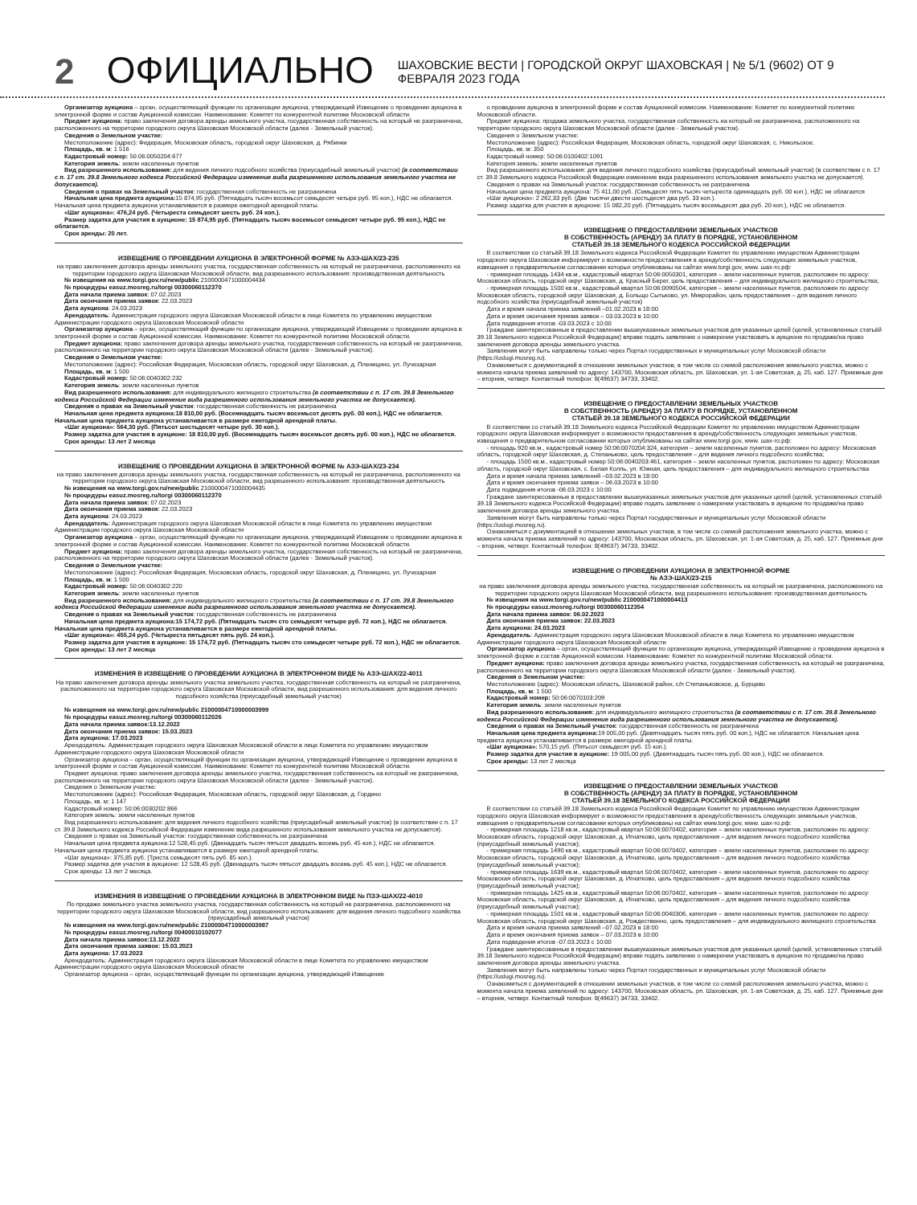2
ОФИЦИАЛЬНО
ШАХОВСКИЕ ВЕСТИ | ГОРОДСКОЙ ОКРУГ ШАХОВСКАЯ | № 5/1 (9602) ОТ 9 ФЕВРАЛЯ 2023 ГОДА
Организатор аукциона – орган, осуществляющий функции по организации аукциона, утверждающий Извещение о проведении аукциона в электронной форме и состав Аукционной комиссии. Наименование: Комитет по конкурентной политике Московской области.
Предмет аукциона: право заключения договора аренды земельного участка, государственная собственность на который не разграничена, расположенного на территории городского округа Шаховская Московской области (далее - Земельный участок).
Сведения о Земельном участке:
Местоположение (адрес): Федерация, Московская область, городской округ Шаховская, д. Рябинки
Площадь, кв. м: 1 516
Кадастровый номер: 50:06:0050204:677
Категория земель: земли населенных пунктов
Вид разрешенного использования: для ведения личного подсобного хозяйства (приусадебный земельный участок) (в соответствии с п. 17 ст. 39.8 Земельного кодекса Российской Федерации изменение вида разрешенного использования земельного участка не допускается).
Сведения о правах на Земельный участок: государственная собственность не разграничена
Начальная цена предмета аукциона: 15 874,95 руб. (Пятнадцать тысяч восемьсот семьдесят четыре руб. 95 коп.), НДС не облагается. Начальная цена предмета аукциона устанавливается в размере ежегодной арендной платы.
«Шаг аукциона»: 476,24 руб. (Четыреста семьдесят шесть руб. 24 коп.).
Размер задатка для участия в аукционе: 15 874,95 руб. (Пятнадцать тысяч восемьсот семьдесят четыре руб. 95 коп.), НДС не облагается.
Срок аренды: 20 лет.
ИЗВЕЩЕНИЕ О ПРОВЕДЕНИИ АУКЦИОНА В ЭЛЕКТРОННОЙ ФОРМЕ № АЗЭ-ШАХ/23-235
на право заключения договора аренды земельного участка, государственная собственность на который не разграничена, расположенного на территории городского округа Шаховская Московской области, вид разрешенного использования: производственная деятельность
№ извещения на www.torgi.gov.ru/new/public 2100000471000004434
№ процедуры easuz.mosreg.ru/torgi 00300060112370
Дата начала приема заявок: 07.02.2023
Дата окончания приема заявок: 22.03.2023
Дата аукциона: 24.03.2023
Арендодатель: Администрация городского округа Шаховская Московской области в лице Комитета по управлению имуществом Администрации городского округа Шаховская Московской области
Организатор аукциона – орган, осуществляющий функции по организации аукциона, утверждающий Извещение о проведении аукциона в электронной форме и состав Аукционной комиссии. Наименование: Комитет по конкурентной политике Московской области.
Предмет аукциона: право заключения договора аренды земельного участка, государственная собственность на который не разграничена, расположенного на территории городского округа Шаховская Московской области (далее - Земельный участок).
Сведения о Земельном участке:
Местоположение (адрес): Российская Федерация, Московская область, городской округ Шаховская, д. Пленицино, ул. Лучезарная
Площадь, кв. м: 1 500
Кадастровый номер: 50:06:0040302:232
Категория земель: земли населенных пунктов
Вид разрешенного использования: для индивидуального жилищного строительства (в соответствии с п. 17 ст. 39.8 Земельного кодекса Российской Федерации изменение вида разрешенного использования земельного участка не допускается).
Сведения о правах на Земельный участок: государственная собственность не разграничена
Начальная цена предмета аукциона:18 810,00 руб. (Восемнадцать тысяч восемьсот десять руб. 00 коп.), НДС не облагается. Начальная цена предмета аукциона устанавливается в размере ежегодной арендной платы.
«Шаг аукциона»: 564,30 руб. (Пятьсот шестьдесят четыре руб. 30 коп.).
Размер задатка для участия в аукционе: 18 810,00 руб. (Восемнадцать тысяч восемьсот десять руб. 00 коп.), НДС не облагается.
Срок аренды: 13 лет 2 месяца
ИЗВЕЩЕНИЕ О ПРОВЕДЕНИИ АУКЦИОНА В ЭЛЕКТРОННОЙ ФОРМЕ № АЗЭ-ШАХ/23-234
на право заключения договора аренды земельного участка, государственная собственность на который не разграничена, расположенного на территории городского округа Шаховская Московской области, вид разрешенного использования: производственная деятельность
№ извещения на www.torgi.gov.ru/new/public 2100000471000004435
№ процедуры easuz.mosreg.ru/torgi 00300060112370
Дата начала приема заявок: 07.02.2023
Дата окончания приема заявок: 22.03.2023
Дата аукциона: 24.03.2023
Арендодатель: Администрация городского округа Шаховская Московской области в лице Комитета по управлению имуществом Администрации городского округа Шаховская Московской области
Организатор аукциона – орган, осуществляющий функции по организации аукциона, утверждающий Извещение о проведении аукциона в электронной форме и состав Аукционной комиссии. Наименование: Комитет по конкурентной политике Московской области.
Предмет аукциона: право заключения договора аренды земельного участка, государственная собственность на который не разграничена, расположенного на территории городского округа Шаховская Московской области (далее - Земельный участок).
Сведения о Земельном участке:
Местоположение (адрес): Российская Федерация, Московская область, городской округ Шаховская, д. Пленицино, ул. Лучезарная
Площадь, кв. м: 1 500
Кадастровый номер: 50:06:0040302:220
Категория земель: земли населенных пунктов
Вид разрешенного использования: для индивидуального жилищного строительства (в соответствии с п. 17 ст. 39.8 Земельного кодекса Российской Федерации изменение вида разрешенного использования земельного участка не допускается).
Сведения о правах на Земельный участок: государственная собственность не разграничена
Начальная цена предмета аукциона:15 174,72 руб. (Пятнадцать тысяч сто семьдесят четыре руб. 72 коп.), НДС не облагается. Начальная цена предмета аукциона устанавливается в размере ежегодной арендной платы.
«Шаг аукциона»: 455,24 руб. (Четыреста пятьдесят пять руб. 24 коп.).
Размер задатка для участия в аукционе: 15 174,72 руб. (Пятнадцать тысяч сто семьдесят четыре руб. 72 коп.), НДС не облагается.
Срок аренды: 13 лет 2 месяца
ИЗМЕНЕНИЯ В ИЗВЕЩЕНИЕ О ПРОВЕДЕНИИ АУКЦИОНА В ЭЛЕКТРОННОМ ВИДЕ № АЗЭ-ШАХ/22-4011
На право заключения договора аренды земельного участка земельного участка, государственная собственность на который не разграничена, расположенного на территории городского округа Шаховская Московской области, вид разрешенного использования: для ведения личного подсобного хозяйства (приусадебный земельный участок)
№ извещения на www.torgi.gov.ru/new/public 21000004710000003999
№ процедуры easuz.mosreg.ru/torgi 00300060112026
Дата начала приема заявок:13.12.2022
Дата окончания приема заявок: 15.03.2023
Дата аукциона: 17.03.2023
Арендодатель: Администрация городского округа Шаховская Московской области в лице Комитета по управлению имуществом Администрации городского округа Шаховская Московской области
Организатор аукциона – орган, осуществляющий функции по организации аукциона, утверждающий Извещение о проведении аукциона в электронной форме и состав Аукционной комиссии. Наименование: Комитет по конкурентной политике Московской области.
Предмет аукциона: право заключения договора аренды земельного участка, государственная собственность на который не разграничена, расположенного на территории городского округа Шаховская Московской области (далее - Земельный участок).
Сведения о Земельном участке:
Местоположение (адрес): Российская Федерация, Московская область, городской округ Шаховская, д. Гордино
Площадь, кв. м: 1 147
Кадастровый номер: 50:06:0030202:866
Категория земель: земли населенных пунктов
Вид разрешенного использования: для ведения личного подсобного хозяйства (приусадебный земельный участок) (в соответствии с п. 17 ст. 39.8 Земельного кодекса Российской Федерации изменение вида разрешенного использования земельного участка не допускается).
Сведения о правах на Земельный участок: государственная собственность не разграничена
Начальная цена предмета аукциона:12 528,45 руб. (Двенадцать тысяч пятьсот двадцать восемь руб. 45 коп.), НДС не облагается. Начальная цена предмета аукциона устанавливается в размере ежегодной арендной платы.
«Шаг аукциона»: 375,85 руб. (Триста семьдесят пять руб. 85 коп.).
Размер задатка для участия в аукционе: 12 528,45 руб. (Двенадцать тысяч пятьсот двадцать восемь руб. 45 коп.), НДС не облагается.
Срок аренды: 13 лет 2 месяца.
ИЗМЕНЕНИЯ В ИЗВЕЩЕНИЕ О ПРОВЕДЕНИИ АУКЦИОНА В ЭЛЕКТРОННОМ ВИДЕ № ПЗЭ-ШАХ/22-4010
По продаже земельного участка земельного участка, государственная собственность на который не разграничена, расположенного на территории городского округа Шаховская Московской области, вид разрешенного использования: для ведения личного подсобного хозяйства (приусадебный земельный участок)
№ извещения на www.torgi.gov.ru/new/public 21000004710000003987
№ процедуры easuz.mosreg.ru/torgi 00400010102077
Дата начала приема заявок:13.12.2022
Дата окончания приема заявок: 15.03.2023
Дата аукциона: 17.03.2023
Арендодатель: Администрация городского округа Шаховская Московской области в лице Комитета по управлению имуществом Администрации городского округа Шаховская Московской области
Организатор аукциона – орган, осуществляющий функции по организации аукциона, утверждающий Извещение
о проведении аукциона в электронной форме и состав Аукционной комиссии. Наименование: Комитет по конкурентной политике Московской области.
Предмет аукциона: продажа земельного участка, государственная собственность на который не разграничена, расположенного на территории городского округа Шаховская Московской области (далее - Земельный участок).
Сведения о Земельном участке:
Местоположение (адрес): Российская Федерация, Московская область, городской округ Шаховская, с. Никольское.
Площадь, кв. м: 350
Кадастровый номер: 50:06:0100402:1091
Категория земель: земли населенных пунктов
Вид разрешенного использования: для ведения личного подсобного хозяйства (приусадебный земельный участок) (в соответствии с п. 17 ст. 39.8 Земельного кодекса Российской Федерации изменение вида разрешенного использования земельного участка не допускается).
Сведения о правах на Земельный участок: государственная собственность не разграничена
Начальная цена предмета аукциона: 75 411,00 руб. (Семьдесят пять тысяч четыреста одиннадцать руб. 00 коп.), НДС не облагается
«Шаг аукциона»: 2 262,33 руб. (Две тысячи двести шестьдесят два руб. 33 коп.).
Размер задатка для участия в аукционе: 15 082,20 руб. (Пятнадцать тысяч восемьдесят два руб. 20 коп.), НДС не облагается.
ИЗВЕЩЕНИЕ О ПРЕДОСТАВЛЕНИИ ЗЕМЕЛЬНЫХ УЧАСТКОВ
В СОБСТВЕННОСТЬ (АРЕНДУ) ЗА ПЛАТУ В ПОРЯДКЕ, УСТАНОВЛЕННОМ
СТАТЬЕЙ 39.18 ЗЕМЕЛЬНОГО КОДЕКСА РОССИЙСКОЙ ФЕДЕРАЦИИ
В соответствии со статьёй 39.18 Земельного кодекса Российской Федерации Комитет по управлению имуществом Администрации городского округа Шаховская информирует о возможности предоставления в аренду/собственность следующих земельных участков, извещения о предварительном согласовании которых опубликованы на сайтах www.torgi.gov, www. шах-го.рф:
- примерная площадь 1434 кв.м., кадастровый квартал 50:06:0050301, категория – земли населенных пунктов, расположен по адресу: Московская область, городской округ Шаховская, д. Красный Берег, цель предоставления – для индивидуального жилищного строительства;
- примерная площадь 1500 кв.м., кадастровый квартал 50:06:0090504, категория – земли населенных пунктов, расположен по адресу: Московская область, городской округ Шаховская, д. Больщо Сытьково, ул. Микрорайон, цель предоставления – для ведения личного подсобного хозяйства (приусадебный земельный участок)
Дата и время начала приема заявлений –01.02.2023 в 18:00
Дата и время окончания приема заявок – 03.03.2023 в 10:00
Дата подведения итогов -03.03.2023 с 10:00
Граждане заинтересованные в предоставлении вышеуказанных земельных участков для указанных целей (целей, установленных статьёй 39.18 Земельного кодекса Российской Федерации) вправе подать заявление о намерении участвовать в аукционе по продаже/на право заключения договора аренды земельного участка.
Заявления могут быть направлены только через Портал государственных и муниципальных услуг Московской области (https://uslugi.mosreg.ru).
Ознакомиться с документацией в отношении земельных участков, в том числе со схемой расположения земельного участка, можно с момента начала приема заявлений по адресу: 143700, Московская область, рп. Шаховская, ул. 1-ая Советская, д. 25, каб. 127. Приемные дни – вторник, четверг. Контактный телефон: 8(49637) 34733, 33402.
ИЗВЕЩЕНИЕ О ПРЕДОСТАВЛЕНИИ ЗЕМЕЛЬНЫХ УЧАСТКОВ
В СОБСТВЕННОСТЬ (АРЕНДУ) ЗА ПЛАТУ В ПОРЯДКЕ, УСТАНОВЛЕННОМ
СТАТЬЕЙ 39.18 ЗЕМЕЛЬНОГО КОДЕКСА РОССИЙСКОЙ ФЕДЕРАЦИИ
В соответствии со статьёй 39.18 Земельного кодекса Российской Федерации Комитет по управлению имуществом Администрации городского округа Шаховская информирует о возможности предоставления в аренду/собственность следующих земельных участков, извещения о предварительном согласовании которых опубликованы на сайтах www.torgi.gov, www. шах-го.рф:
- площадь 920 кв.м., кадастровый номер 50:06:0070204:324, категория – земли населенных пунктов, расположен по адресу: Московская область, городской округ Шаховская, д. Степаньково, цель предоставления – для ведения личного подсобного хозяйства;
- площадь 1500 кв.м., кадастровый номер 50:06:0040203:461, категория – земли населенных пунктов, расположен по адресу: Московская область, городской округ Шаховская, с. Белая Колпь, ул. Южная, цель предоставления – для индивидуального жилищного строительства
Дата и время начала приема заявлений –03.02.2023 в 18:00
Дата и время окончания приема заявок – 06.03.2023 в 10:00
Дата подведения итогов -06.03.2023 с 10:00
Граждане заинтересованные в предоставлении вышеуказанных земельных участков для указанных целей (целей, установленных статьёй 39.18 Земельного кодекса Российской Федерации) вправе подать заявление о намерении участвовать в аукционе по продаже/на право заключения договора аренды земельного участка.
Заявления могут быть направлены только через Портал государственных и муниципальных услуг Московской области (https://uslugi.mosreg.ru).
Ознакомиться с документацией в отношении земельных участков, в том числе со схемой расположения земельного участка, можно с момента начала приема заявлений по адресу: 143700, Московская область, рп. Шаховская, ул. 1-ая Советская, д. 25, каб. 127. Приемные дни – вторник, четверг. Контактный телефон: 8(49637) 34733, 33402.
ИЗВЕЩЕНИЕ О ПРОВЕДЕНИИ АУКЦИОНА В ЭЛЕКТРОННОЙ ФОРМЕ
№ АЗЭ-ШАХ/23-215
на право заключения договора аренды земельного участка, государственная собственность на который не разграничена, расположенного на территории городского округа Шаховская Московской области, вид разрешенного использования: производственная деятельность
№ извещения на www.torgi.gov.ru/new/public 2100000471000004413
№ процедуры easuz.mosreg.ru/torgi 00300060112354
Дата начала приема заявок: 06.02.2023
Дата окончания приема заявок: 22.03.2023
Дата аукциона: 24.03.2023
Арендодатель: Администрация городского округа Шаховская Московской области в лице Комитета по управлению имуществом Администрации городского округа Шаховская Московской области
Организатор аукциона – орган, осуществляющий функции по организации аукциона, утверждающий Извещение о проведении аукциона в электронной форме и состав Аукционной комиссии. Наименование: Комитет по конкурентной политике Московской области.
Предмет аукциона: право заключения договора аренды земельного участка, государственная собственность на который не разграничена, расположенного на территории городского округа Шаховская Московской области (далее - Земельный участок).
Сведения о Земельном участке:
Местоположение (адрес): Московская область, Шаховской район, с/п Степаньковское, д. Бурцево
Площадь, кв. м: 1 500
Кадастровый номер: 50:06:0070103:209
Категория земель: земли населенных пунктов
Вид разрешенного использования: для индивидуального жилищного строительства (в соответствии с п. 17 ст. 39.8 Земельного кодекса Российской Федерации изменение вида разрешенного использования земельного участка не допускается).
Сведения о правах на Земельный участок: государственная собственность не разграничена
Начальная цена предмета аукциона: 19 005,00 руб. (Девятнадцать тысяч пять руб. 00 коп.), НДС не облагается. Начальная цена предмета аукциона устанавливается в размере ежегодной арендной платы.
«Шаг аукциона»: 570,15 руб. (Пятьсот семьдесят руб. 15 коп.).
Размер задатка для участия в аукционе: 19 005,00 руб. (Девятнадцать тысяч пять руб. 00 коп.), НДС не облагается.
Срок аренды: 13 лет 2 месяца
ИЗВЕЩЕНИЕ О ПРЕДОСТАВЛЕНИИ ЗЕМЕЛЬНЫХ УЧАСТКОВ
В СОБСТВЕННОСТЬ (АРЕНДУ) ЗА ПЛАТУ В ПОРЯДКЕ, УСТАНОВЛЕННОМ
СТАТЬЕЙ 39.18 ЗЕМЕЛЬНОГО КОДЕКСА РОССИЙСКОЙ ФЕДЕРАЦИИ
В соответствии со статьёй 39.18 Земельного кодекса Российской Федерации Комитет по управлению имуществом Администрации городского округа Шаховская информирует о возможности предоставления в аренду/собственность следующих земельных участков, извещения о предварительном согласовании которых опубликованы на сайтах www.torgi.gov, www. шах-го.рф:
- примерная площадь 1218 кв.м., кадастровый квартал 50:06:0070402, категория – земли населенных пунктов, расположен по адресу: Московская область, городской округ Шаховская, д. Игнатково, цель предоставления – для ведения личного подсобного хозяйства (приусадебный земельный участок);
- примерная площадь 1490 кв.м., кадастровый квартал 50:06:0070402, категория – земли населенных пунктов, расположен по адресу: Московская область, городской округ Шаховская, д. Игнатково, цель предоставления – для ведения личного подсобного хозяйства (приусадебный земельный участок);
- примерная площадь 1639 кв.м., кадастровый квартал 50:06:0070402, категория – земли населенных пунктов, расположен по адресу: Московская область, городской округ Шаховская, д. Игнатково, цель предоставления – для ведения личного подсобного хозяйства (приусадебный земельный участок);
- примерная площадь 1425 кв.м., кадастровый квартал 50:06:0070402, категория – земли населенных пунктов, расположен по адресу: Московская область, городской округ Шаховская, д. Игнатково, цель предоставления – для ведения личного подсобного хозяйства (приусадебный земельный участок);
- примерная площадь 1501 кв.м., кадастровый квартал 50:06:0040306, категория – земли населенных пунктов, расположен по адресу: Московская область, городской округ Шаховская, д. Рождественно, цель предоставления – для индивидуального жилищного строительства
Дата и время начала приема заявлений –07.02.2023 в 18:00
Дата и время окончания приема заявок – 07.03.2023 в 10:00
Дата подведения итогов -07.03.2023 с 10:00
Граждане заинтересованные в предоставлении вышеуказанных земельных участков для указанных целей (целей, установленных статьёй 39.18 Земельного кодекса Российской Федерации) вправе подать заявление о намерении участвовать в аукционе по продаже/на право заключения договора аренды земельного участка.
Заявления могут быть направлены только через Портал государственных и муниципальных услуг Московской области (https://uslugi.mosreg.ru).
Ознакомиться с документацией в отношении земельных участков, в том числе со схемой расположения земельного участка, можно с момента начала приема заявлений по адресу: 143700, Московская область, рп. Шаховская, ул. 1-ая Советская, д. 25, каб. 127. Приемные дни – вторник, четверг. Контактный телефон: 8(49637) 34733, 33402.